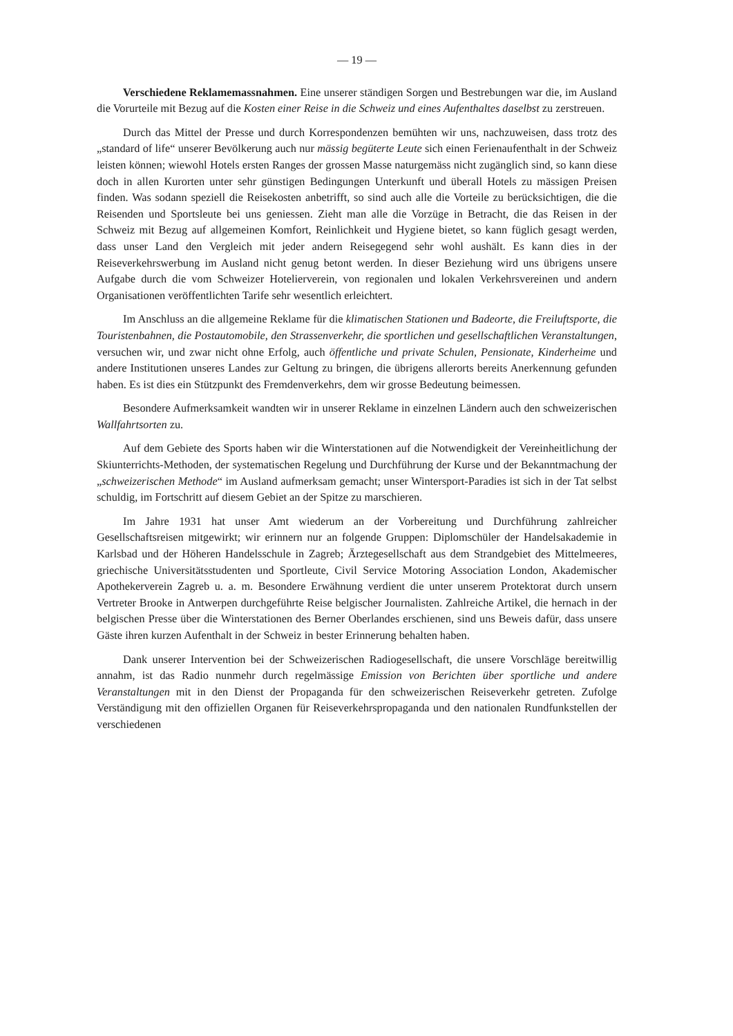— 19 —
Verschiedene Reklamemassnahmen. Eine unserer ständigen Sorgen und Bestrebungen war die, im Ausland die Vorurteile mit Bezug auf die Kosten einer Reise in die Schweiz und eines Aufenthaltes daselbst zu zerstreuen.
Durch das Mittel der Presse und durch Korrespondenzen bemühten wir uns, nachzuweisen, dass trotz des „standard of life“ unserer Bevölkerung auch nur mässig begüterte Leute sich einen Ferienaufenthalt in der Schweiz leisten können; wiewohl Hotels ersten Ranges der grossen Masse naturgemäss nicht zugänglich sind, so kann diese doch in allen Kurorten unter sehr günstigen Bedingungen Unterkunft und überall Hotels zu mässigen Preisen finden. Was sodann speziell die Reisekosten anbetrifft, so sind auch alle die Vorteile zu berücksichtigen, die die Reisenden und Sportsleute bei uns geniessen. Zieht man alle die Vorzüge in Betracht, die das Reisen in der Schweiz mit Bezug auf allgemeinen Komfort, Reinlichkeit und Hygiene bietet, so kann füglich gesagt werden, dass unser Land den Vergleich mit jeder andern Reisegegend sehr wohl aushält. Es kann dies in der Reiseverkehrswerbung im Ausland nicht genug betont werden. In dieser Beziehung wird uns übrigens unsere Aufgabe durch die vom Schweizer Hotelierverein, von regionalen und lokalen Verkehrsvereinen und andern Organisationen veröffentlichten Tarife sehr wesentlich erleichtert.
Im Anschluss an die allgemeine Reklame für die klimatischen Stationen und Badeorte, die Freiluftsporte, die Touristenbahnen, die Postautomobile, den Strassenverkehr, die sportlichen und gesellschaftlichen Veranstaltungen, versuchen wir, und zwar nicht ohne Erfolg, auch öffentliche und private Schulen, Pensionate, Kinderheime und andere Institutionen unseres Landes zur Geltung zu bringen, die übrigens allerorts bereits Anerkennung gefunden haben. Es ist dies ein Stützpunkt des Fremdenverkehrs, dem wir grosse Bedeutung beimessen.
Besondere Aufmerksamkeit wandten wir in unserer Reklame in einzelnen Ländern auch den schweizerischen Wallfahrtsorten zu.
Auf dem Gebiete des Sports haben wir die Winterstationen auf die Notwendigkeit der Vereinheitlichung der Skiunterrichts-Methoden, der systematischen Regelung und Durchführung der Kurse und der Bekanntmachung der „schweizerischen Methode“ im Ausland aufmerksam gemacht; unser Wintersport-Paradies ist sich in der Tat selbst schuldig, im Fortschritt auf diesem Gebiet an der Spitze zu marschieren.
Im Jahre 1931 hat unser Amt wiederum an der Vorbereitung und Durchführung zahlreicher Gesellschaftsreisen mitgewirkt; wir erinnern nur an folgende Gruppen: Diplomschüler der Handelsakademie in Karlsbad und der Höheren Handelsschule in Zagreb; Ärztegesellschaft aus dem Strandgebiet des Mittelmeeres, griechische Universitätsstudenten und Sportleute, Civil Service Motoring Association London, Akademischer Apothekerverein Zagreb u. a. m. Besondere Erwähnung verdient die unter unserem Protektorat durch unsern Vertreter Brooke in Antwerpen durchgeführte Reise belgischer Journalisten. Zahlreiche Artikel, die hernach in der belgischen Presse über die Winterstationen des Berner Oberlandes erschienen, sind uns Beweis dafür, dass unsere Gäste ihren kurzen Aufenthalt in der Schweiz in bester Erinnerung behalten haben.
Dank unserer Intervention bei der Schweizerischen Radiogesellschaft, die unsere Vorschläge bereitwillig annahm, ist das Radio nunmehr durch regelmässige Emission von Berichten über sportliche und andere Veranstaltungen mit in den Dienst der Propaganda für den schweizerischen Reiseverkehr getreten. Zufolge Verständigung mit den offiziellen Organen für Reiseverkehrspropaganda und den nationalen Rundfunkstellen der verschiedenen